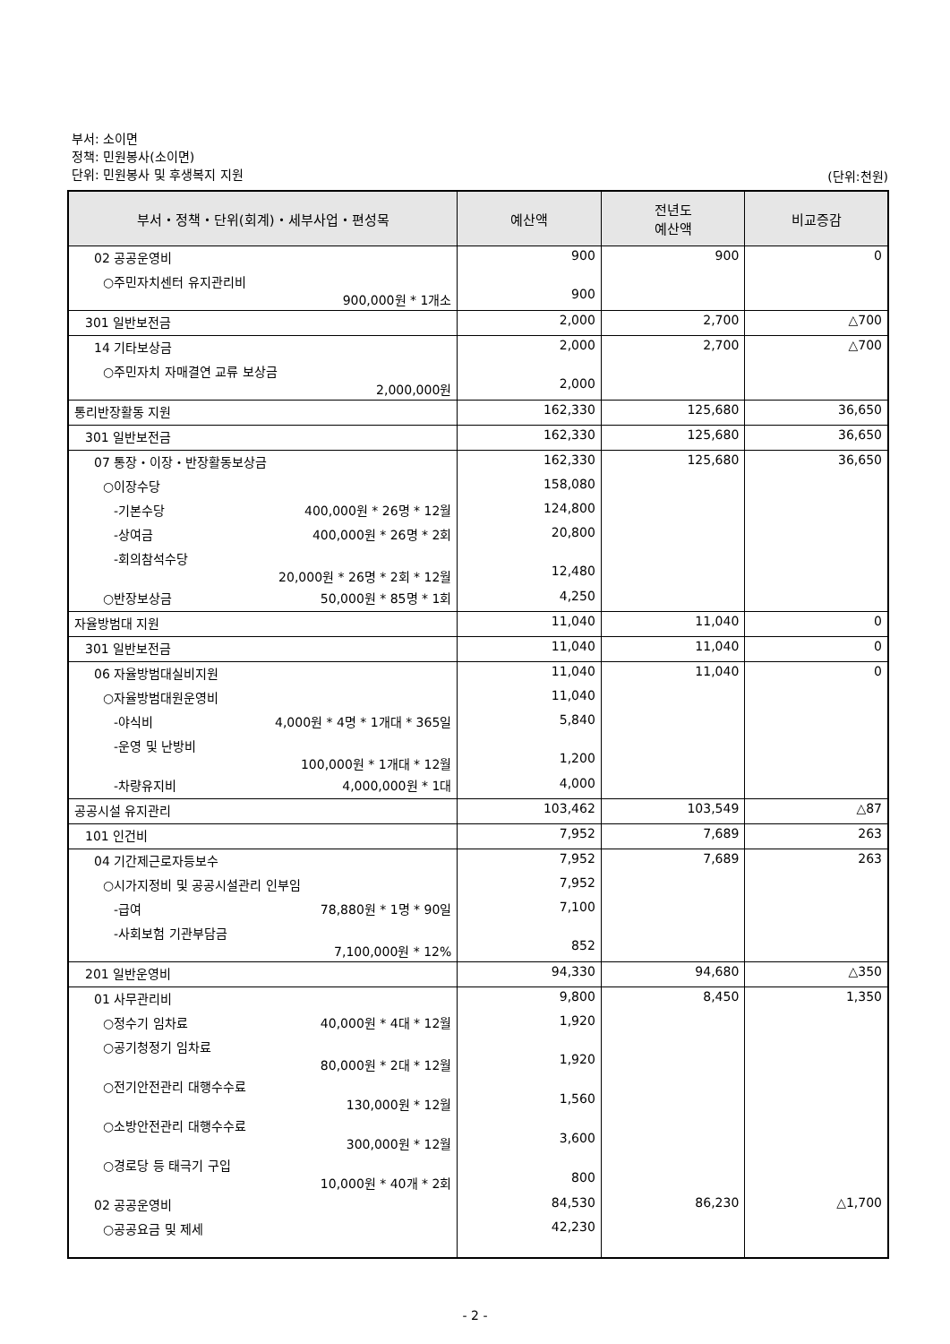부서: 소이면
정책: 민원봉사(소이면)
단위: 민원봉사 및 후생복지 지원
(단위:천원)
| 부서・정책・단위(회계)・세부사업・편성목 | 예산액 | 전년도 예산액 | 비교증감 |
| --- | --- | --- | --- |
| 02 공공운영비 | 900 | 900 | 0 |
| ○주민자치센터 유지관리비 900,000원 * 1개소 | 900 | | |
| 301 일반보전금 | 2,000 | 2,700 | △700 |
| 14 기타보상금 | 2,000 | 2,700 | △700 |
| ○주민자치 자매결연 교류 보상금 2,000,000원 | 2,000 | | |
| 통리반장활동 지원 | 162,330 | 125,680 | 36,650 |
| 301 일반보전금 | 162,330 | 125,680 | 36,650 |
| 07 통장・이장・반장활동보상금 | 162,330 | 125,680 | 36,650 |
| ○이장수당 | 158,080 | | |
| -기본수당 400,000원 * 26명 * 12월 | 124,800 | | |
| -상여금 400,000원 * 26명 * 2회 | 20,800 | | |
| -회의참석수당 20,000원 * 26명 * 2회 * 12월 | 12,480 | | |
| ○반장보상금 50,000원 * 85명 * 1회 | 4,250 | | |
| 자율방범대 지원 | 11,040 | 11,040 | 0 |
| 301 일반보전금 | 11,040 | 11,040 | 0 |
| 06 자율방범대실비지원 | 11,040 | 11,040 | 0 |
| ○자율방범대원운영비 | 11,040 | | |
| -야식비 4,000원 * 4명 * 1개대 * 365일 | 5,840 | | |
| -운영 및 난방비 100,000원 * 1개대 * 12월 | 1,200 | | |
| -차량유지비 4,000,000원 * 1대 | 4,000 | | |
| 공공시설 유지관리 | 103,462 | 103,549 | △87 |
| 101 인건비 | 7,952 | 7,689 | 263 |
| 04 기간제근로자등보수 | 7,952 | 7,689 | 263 |
| ○시가지정비 및 공공시설관리 인부임 | 7,952 | | |
| -급여 78,880원 * 1명 * 90일 | 7,100 | | |
| -사회보험 기관부담금 7,100,000원 * 12% | 852 | | |
| 201 일반운영비 | 94,330 | 94,680 | △350 |
| 01 사무관리비 | 9,800 | 8,450 | 1,350 |
| ○정수기 임차료 40,000원 * 4대 * 12월 | 1,920 | | |
| ○공기청정기 임차료 80,000원 * 2대 * 12월 | 1,920 | | |
| ○전기안전관리 대행수수료 130,000원 * 12월 | 1,560 | | |
| ○소방안전관리 대행수수료 300,000원 * 12월 | 3,600 | | |
| ○경로당 등 태극기 구입 10,000원 * 40개 * 2회 | 800 | | |
| 02 공공운영비 | 84,530 | 86,230 | △1,700 |
| ○공공요금 및 제세 | 42,230 | | |
- 2 -